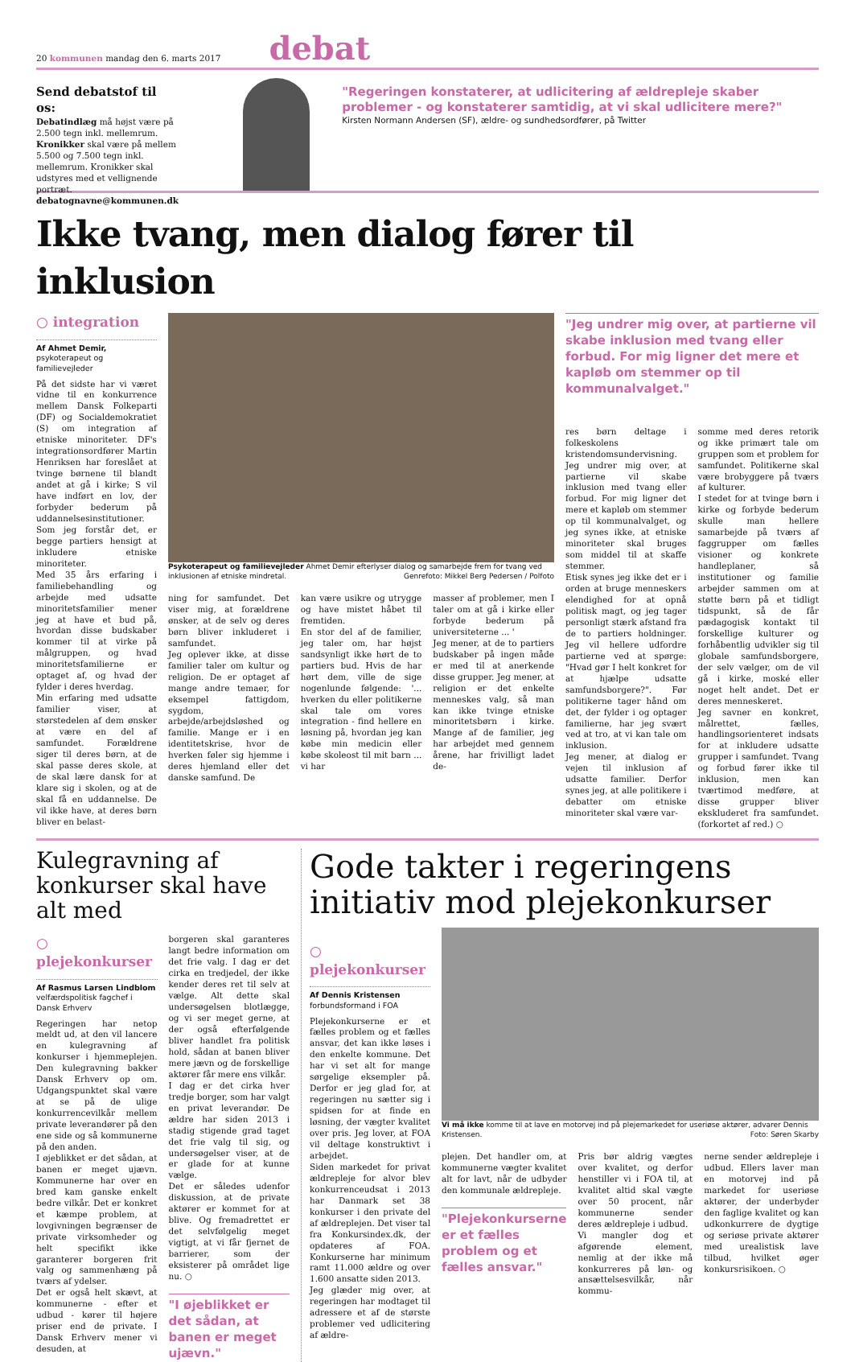20 kommunen mandag den 6. marts 2017 debat
Send debatstof til os:
Debatindlæg må højst være på 2.500 tegn inkl. mellemrum. Kronikker skal være på mellem 5.500 og 7.500 tegn inkl. mellemrum. Kronikker skal udstyres med et vellignende portræt.
debatognavne@kommunen.dk
"Regeringen konstaterer, at udlicitering af ældrepleje skaber problemer - og konstaterer samtidig, at vi skal udlicitere mere?"
Kirsten Normann Andersen (SF), ældre- og sundhedsordfører, på Twitter
Ikke tvang, men dialog fører til inklusion
○ integration
Af Ahmet Demir, psykoterapeut og familievejleder
På det sidste har vi været vidne til en konkurrence mellem Dansk Folkeparti (DF) og Socialdemokratiet (S) om integration af etniske minoriteter. DF's integrationsordfører Martin Henriksen har foreslået at tvinge børnene til blandt andet at gå i kirke; S vil have indført en lov, der forbyder bederum på uddannelsesinstitutioner. Som jeg forstår det, er begge partiers hensigt at inkludere etniske minoriteter.
Med 35 års erfaring i familiebehandling og arbejde med udsatte minoritetsfamilier mener jeg at have et bud på, hvordan disse budskaber kommer til at virke på målgruppen, og hvad minoritetsfamilierne er optaget af, og hvad der fylder i deres hverdag.
Min erfaring med udsatte familier viser, at størstedelen af dem ønsker at være en del af samfundet. Forældrene siger til deres børn, at de skal passe deres skole, at de skal lære dansk for at klare sig i skolen, og at de skal få en uddannelse. De vil ikke have, at deres børn bliver en belast-
Psykoterapeut og familievejleder Ahmet Demir efterlyser dialog og samarbejde frem for tvang ved inklusionen af etniske mindretal. Genrefoto: Mikkel Berg Pedersen / Polfoto
ning for samfundet. Det viser mig, at forældrene ønsker, at de selv og deres børn bliver inkluderet i samfundet.
Jeg oplever ikke, at disse familier taler om kultur og religion. De er optaget af mange andre temaer, for eksempel fattigdom, sygdom, arbejde/arbejdsløshed og familie. Mange er i en identitetskrise, hvor de hverken føler sig hjemme i deres hjemland eller det danske samfund. De
kan være usikre og utrygge og have mistet håbet til fremtiden.
En stor del af de familier, jeg taler om, har højst sandsynligt ikke hørt de to partiers bud. Hvis de har hørt dem, ville de sige nogenlunde følgende: '... hverken du eller politikerne skal tale om vores integration - find hellere en løsning på, hvordan jeg kan købe min medicin eller købe skoleost til mit barn ... vi har
masser af problemer, men I taler om at gå i kirke eller forbyde bederum på universiteterne ... '
Jeg mener, at de to partiers budskaber på ingen måde er med til at anerkende disse grupper. Jeg mener, at religion er det enkelte menneskes valg, så man kan ikke tvinge etniske minoritetsbørn i kirke. Mange af de familier, jeg har arbejdet med gennem årene, har frivilligt ladet de-
"Jeg undrer mig over, at partierne vil skabe inklusion med tvang eller forbud. For mig ligner det mere et kapløb om stemmer op til kommunalvalget."
res børn deltage i folkeskolens kristendomsundervisning.
Jeg undrer mig over, at partierne vil skabe inklusion med tvang eller forbud. For mig ligner det mere et kapløb om stemmer op til kommunalvalget, og jeg synes ikke, at etniske minoriteter skal bruges som middel til at skaffe stemmer.
Etisk synes jeg ikke det er i orden at bruge menneskers elendighed for at opnå politisk magt, og jeg tager personligt stærk afstand fra de to partiers holdninger. Jeg vil hellere udfordre partierne ved at spørge: "Hvad gør I helt konkret for at hjælpe udsatte samfundsborgere?". Før politikerne tager hånd om det, der fylder i og optager familierne, har jeg svært ved at tro, at vi kan tale om inklusion.
Jeg mener, at dialog er vejen til inklusion af udsatte familier. Derfor synes jeg, at alle politikere i debatter om etniske minoriteter skal være var-
somme med deres retorik og ikke primært tale om gruppen som et problem for samfundet. Politikerne skal være brobyggere på tværs af kulturer.
I stedet for at tvinge børn i kirke og forbyde bederum skulle man hellere samarbejde på tværs af faggrupper om fælles visioner og konkrete handleplaner, så institutioner og familie arbejder sammen om at støtte børn på et tidligt tidspunkt, så de får pædagogisk kontakt til forskellige kulturer og forhåbentlig udvikler sig til globale samfundsborgere, der selv vælger, om de vil gå i kirke, moské eller noget helt andet. Det er deres menneskeret.
Jeg savner en konkret, målrettet, fælles, handlingsorienteret indsats for at inkludere udsatte grupper i samfundet. Tvang og forbud fører ikke til inklusion, men kan tværtimod medføre, at disse grupper bliver ekskluderet fra samfundet. (forkortet af red.) ○
Kulegravning af konkurser skal have alt med
○ plejekonkurser
Af Rasmus Larsen Lindblom
velfærdspolitisk fagchef i Dansk Erhverv
Regeringen har netop meldt ud, at den vil lancere en kulegravning af konkurser i hjemmeplejen. Den kulegravning bakker Dansk Erhverv op om. Udgangspunktet skal være at se på de ulige konkurrencevilkår mellem private leverandører på den ene side og så kommunerne på den anden.
I øjeblikket er det sådan, at banen er meget ujævn. Kommunerne har over en bred kam ganske enkelt bedre vilkår. Det er konkret et kæmpe problem, at lovgivningen begrænser de private virksomheder og helt specifikt ikke garanterer borgeren frit valg og sammenhæng på tværs af ydelser.
Det er også helt skævt, at kommunerne - efter et udbud - kører til højere priser end de private. I Dansk Erhverv mener vi desuden, at
borgeren skal garanteres langt bedre information om det frie valg. I dag er det cirka en tredjedel, der ikke kender deres ret til selv at vælge. Alt dette skal undersøgelsen blotlægge, og vi ser meget gerne, at der også efterfølgende bliver handlet fra politisk hold, sådan at banen bliver mere jævn og de forskellige aktører får mere ens vilkår.
I dag er det cirka hver tredje borger, som har valgt en privat leverandør. De ældre har siden 2013 i stadig stigende grad taget det frie valg til sig, og undersøgelser viser, at de er glade for at kunne vælge.
Det er således udenfor diskussion, at de private aktører er kommet for at blive. Og fremadrettet er det selvfølgelig meget vigtigt, at vi får fjernet de barrierer, som der eksisterer på området lige nu. ○
"I øjeblikket er det sådan, at banen er meget ujævn."
Gode takter i regeringens initiativ mod plejekonkurser
○ plejekonkurser
Af Dennis Kristensen
forbundsformand i FOA
Plejekonkurserne er et fælles problem og et fælles ansvar, det kan ikke løses i den enkelte kommune. Det har vi set alt for mange sørgelige eksempler på. Derfor er jeg glad for, at regeringen nu sætter sig i spidsen for at finde en løsning, der vægter kvalitet over pris. Jeg lover, at FOA vil deltage konstruktivt i arbejdet.
Siden markedet for privat ældrepleje for alvor blev konkurrenceudsat i 2013 har Danmark set 38 konkurser i den private del af ældreplejen. Det viser tal fra Konkursindex.dk, der opdateres af FOA. Konkurserne har minimum ramt 11.000 ældre og over 1.600 ansatte siden 2013.
Jeg glæder mig over, at regeringen har modtaget til adressere et af de største problemer ved udlicitering af ældre-
Vi må ikke komme til at lave en motorvej ind på plejemarkedet for useriøse aktører, advarer Dennis Kristensen. Foto: Søren Skarby
plejen. Det handler om, at kommunerne vægter kvalitet alt for lavt, når de udbyder den kommunale ældrepleje.
"Plejekonkurserne er et fælles problem og et fælles ansvar."
Pris bør aldrig vægtes over kvalitet, og derfor henstiller vi i FOA til, at kvalitet altid skal vægte over 50 procent, når kommunerne sender deres ældrepleje i udbud.
Vi mangler dog et afgørende element, nemlig at der ikke må konkurreres på løn- og ansættelsesvilkår, når kommu-
nerne sender ældrepleje i udbud. Ellers laver man en motorvej ind på markedet for useriøse aktører, der underbyder den faglige kvalitet og kan udkonkurrere de dygtige og seriøse private aktører med urealistisk lave tilbud, hvilket øger konkursrisikoen. ○